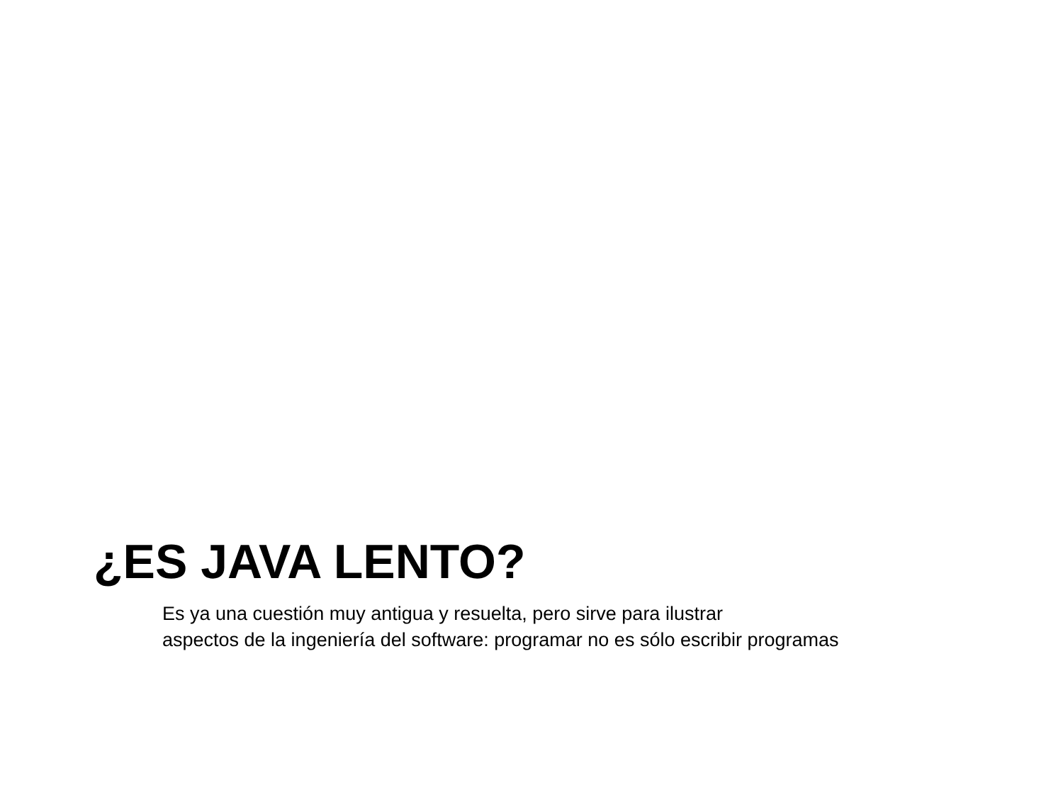¿ES JAVA LENTO?
Es ya una cuestión muy antigua y resuelta, pero sirve para ilustrar
aspectos de la ingeniería del software: programar no es sólo escribir programas